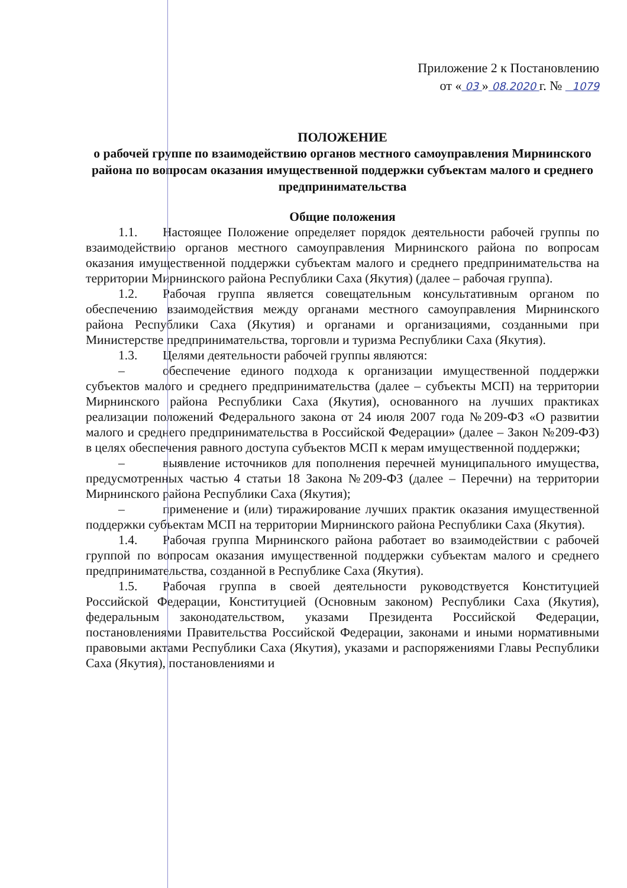Приложение 2 к Постановлению
от « 03 » 08.2020 г. № 1079
ПОЛОЖЕНИЕ
о рабочей группе по взаимодействию органов местного самоуправления Мирнинского района по вопросам оказания имущественной поддержки субъектам малого и среднего предпринимательства
Общие положения
1.1. Настоящее Положение определяет порядок деятельности рабочей группы по взаимодействию органов местного самоуправления Мирнинского района по вопросам оказания имущественной поддержки субъектам малого и среднего предпринимательства на территории Мирнинского района Республики Саха (Якутия) (далее – рабочая группа).
1.2. Рабочая группа является совещательным консультативным органом по обеспечению взаимодействия между органами местного самоуправления Мирнинского района Республики Саха (Якутия) и органами и организациями, созданными при Министерстве предпринимательства, торговли и туризма Республики Саха (Якутия).
1.3. Целями деятельности рабочей группы являются:
– обеспечение единого подхода к организации имущественной поддержки субъектов малого и среднего предпринимательства (далее – субъекты МСП) на территории Мирнинского района Республики Саха (Якутия), основанного на лучших практиках реализации положений Федерального закона от 24 июля 2007 года №209-ФЗ «О развитии малого и среднего предпринимательства в Российской Федерации» (далее – Закон №209-ФЗ) в целях обеспечения равного доступа субъектов МСП к мерам имущественной поддержки;
– выявление источников для пополнения перечней муниципального имущества, предусмотренных частью 4 статьи 18 Закона №209-ФЗ (далее – Перечни) на территории Мирнинского района Республики Саха (Якутия);
– применение и (или) тиражирование лучших практик оказания имущественной поддержки субъектам МСП на территории Мирнинского района Республики Саха (Якутия).
1.4. Рабочая группа Мирнинского района работает во взаимодействии с рабочей группой по вопросам оказания имущественной поддержки субъектам малого и среднего предпринимательства, созданной в Республике Саха (Якутия).
1.5. Рабочая группа в своей деятельности руководствуется Конституцией Российской Федерации, Конституцией (Основным законом) Республики Саха (Якутия), федеральным законодательством, указами Президента Российской Федерации, постановлениями Правительства Российской Федерации, законами и иными нормативными правовыми актами Республики Саха (Якутия), указами и распоряжениями Главы Республики Саха (Якутия), постановлениями и